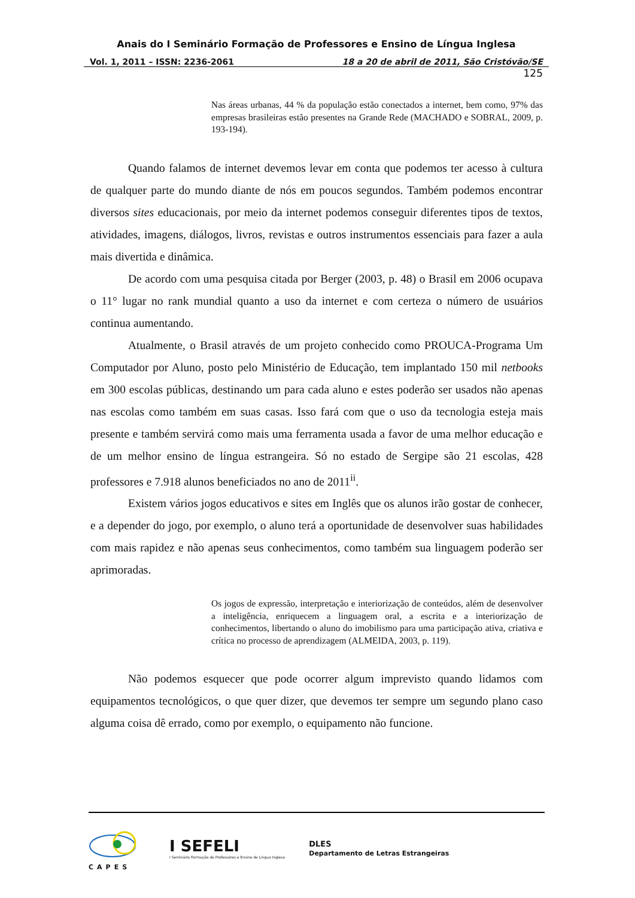Anais do I Seminário Formação de Professores e Ensino de Língua Inglesa
Vol. 1, 2011 – ISSN: 2236-2061 18 a 20 de abril de 2011, São Cristóvão/SE
125
Nas áreas urbanas, 44 % da população estão conectados a internet, bem como, 97% das empresas brasileiras estão presentes na Grande Rede (MACHADO e SOBRAL, 2009, p. 193-194).
Quando falamos de internet devemos levar em conta que podemos ter acesso à cultura de qualquer parte do mundo diante de nós em poucos segundos. Também podemos encontrar diversos sites educacionais, por meio da internet podemos conseguir diferentes tipos de textos, atividades, imagens, diálogos, livros, revistas e outros instrumentos essenciais para fazer a aula mais divertida e dinâmica.
De acordo com uma pesquisa citada por Berger (2003, p. 48) o Brasil em 2006 ocupava o 11° lugar no rank mundial quanto a uso da internet e com certeza o número de usuários continua aumentando.
Atualmente, o Brasil através de um projeto conhecido como PROUCA-Programa Um Computador por Aluno, posto pelo Ministério de Educação, tem implantado 150 mil netbooks em 300 escolas públicas, destinando um para cada aluno e estes poderão ser usados não apenas nas escolas como também em suas casas. Isso fará com que o uso da tecnologia esteja mais presente e também servirá como mais uma ferramenta usada a favor de uma melhor educação e de um melhor ensino de língua estrangeira. Só no estado de Sergipe são 21 escolas, 428 professores e 7.918 alunos beneficiados no ano de 2011<sup>ii</sup>.
Existem vários jogos educativos e sites em Inglês que os alunos irão gostar de conhecer, e a depender do jogo, por exemplo, o aluno terá a oportunidade de desenvolver suas habilidades com mais rapidez e não apenas seus conhecimentos, como também sua linguagem poderão ser aprimoradas.
Os jogos de expressão, interpretação e interiorização de conteúdos, além de desenvolver a inteligência, enriquecem a linguagem oral, a escrita e a interiorização de conhecimentos, libertando o aluno do imobilismo para uma participação ativa, criativa e crítica no processo de aprendizagem (ALMEIDA, 2003, p. 119).
Não podemos esquecer que pode ocorrer algum imprevisto quando lidamos com equipamentos tecnológicos, o que quer dizer, que devemos ter sempre um segundo plano caso alguma coisa dê errado, como por exemplo, o equipamento não funcione.
CAPES
I SEFELI
I Seminário Formação de Professores e Ensino de Língua Inglesa
DLES
Departamento de Letras Estrangeiras